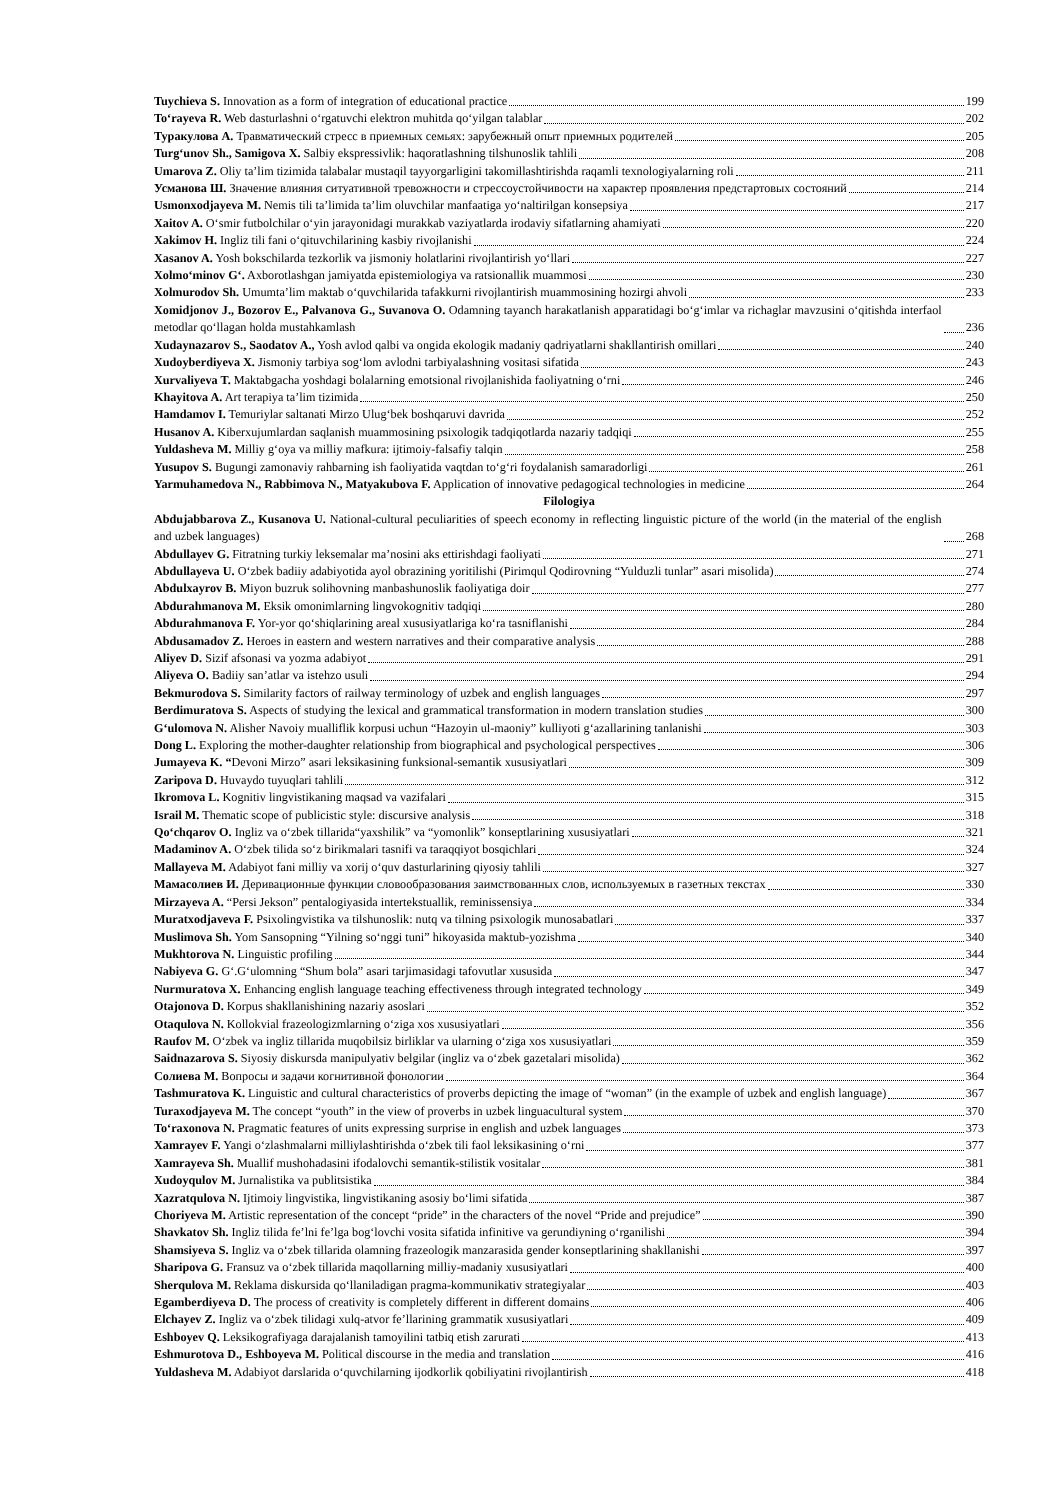Tuychieva S. Innovation as a form of integration of educational practice 199
To‘rayeva R. Web dasturlashni o‘rgatuvchi elektron muhitda qo‘yilgan talablar 202
Туракулова А. Травматический стресс в приемных семьях: зарубежный опыт приемных родителей 205
Turg‘unov Sh., Samigova X. Salbiy ekspressivlik: haqoratlashning tilshunoslik tahlili 208
Umarova Z. Oliy ta’lim tizimida talabalar mustaqil tayyorgarligini takomillashtirishda raqamli texnologiyalarning roli 211
Усманова Ш. Значение влияния ситуативной тревожности и стрессоустойчивости на характер проявления предстартовых состояний 214
Usmonxodjayeva M. Nemis tili ta’limida ta’lim oluvchilar manfaatiga yo‘naltirilgan konsepsiya 217
Xaitov A. O‘smir futbolchilar o‘yin jarayonidagi murakkab vaziyatlarda irodaviy sifatlarning ahamiyati 220
Xakimov H. Ingliz tili fani o‘qituvchilarining kasbiy rivojlanishi 224
Xasanov A. Yosh bokschilarda tezkorlik va jismoniy holatlarini rivojlantirish yo‘llari 227
Xolmo‘minov G‘. Axborotlashgan jamiyatda epistemiologiya va ratsionallik muammosi 230
Xolmurodov Sh. Umumta’lim maktab o‘quvchilarida tafakkurni rivojlantirish muammosining hozirgi ahvoli 233
Xomidjonov J., Bozorov E., Palvanova G., Suvanova O. Odamning tayanch harakatlanish apparatidagi bo‘g‘imlar va richaglar mavzusini o‘qitishda interfaol metodlar qo‘llagan holda mustahkamlash 236
Xudaynazarov S., Saodatov A., Yosh avlod qalbi va ongida ekologik madaniy qadriyatlarni shakllantirish omillari 240
Xudoyberdiyeva X. Jismoniy tarbiya sog‘lom avlodni tarbiyalashning vositasi sifatida 243
Xurvaliyeva T. Maktabgacha yoshdagi bolalarning emotsional rivojlanishida faoliyatning o‘rni 246
Khayitova A. Art terapiya ta’lim tizimida 250
Hamdamov I. Temuriylar saltanati Mirzo Ulug‘bek boshqaruvi davrida 252
Husanov A. Kiberxujumlardan saqlanish muammosining psixologik tadqiqotlarda nazariy tadqiqi 255
Yuldasheva M. Milliy g‘oya va milliy mafkura: ijtimoiy-falsafiy talqin 258
Yusupov S. Bugungi zamonaviy rahbarning ish faoliyatida vaqtdan to‘g‘ri foydalanish samaradorligi 261
Yarmuhamedova N., Rabbimova N., Matyakubova F. Application of innovative pedagogical technologies in medicine 264
Filologiya
Abdujabbarova Z., Kusanova U. National-cultural peculiarities of speech economy in reflecting linguistic picture of the world (in the material of the english and uzbek languages) 268
Abdullayev G. Fitratning turkiy leksemalar ma’nosini aks ettirishdagi faoliyati 271
Abdullayeva U. O‘zbek badiiy adabiyotida ayol obrazining yoritilishi (Pirimqul Qodirovning “Yulduzli tunlar” asari misolida) 274
Abdulxayrov B. Miyon buzruk solihovning manbashunoslik faoliyatiga doir 277
Abdurahmanova M. Eksik omonimlarning lingvokognitiv tadqiqi 280
Abdurahmanova F. Yor-yor qo‘shiqlarining areal xususiyatlariga ko‘ra tasniflanishi 284
Abdusamadov Z. Heroes in eastern and western narratives and their comparative analysis 288
Aliyev D. Sizif afsonasi va yozma adabiyot 291
Aliyeva O. Badiiy san’atlar va istehzo usuli 294
Bekmurodova S. Similarity factors of railway terminology of uzbek and english languages 297
Berdimuratova S. Aspects of studying the lexical and grammatical transformation in modern translation studies 300
G‘ulomova N. Alisher Navoiy mualliflik korpusi uchun “Hazoyin ul-maoniy” kulliyoti g‘azallarining tanlanishi 303
Dong L. Exploring the mother-daughter relationship from biographical and psychological perspectives 306
Jumayeva K. “Devoni Mirzo” asari leksikasining funksional-semantik xususiyatlari 309
Zaripova D. Huvaydo tuyuqlari tahlili 312
Ikromova L. Kognitiv lingvistikaning maqsad va vazifalari 315
Israil M. Thematic scope of publicistic style: discursive analysis 318
Qo‘chqarov O. Ingliz va o‘zbek tillarida“yaxshilik” va “yomonlik” konseptlarining xususiyatlari 321
Madaminov A. O‘zbek tilida so‘z birikmalari tasnifi va taraqqiyot bosqichlari 324
Mallayeva M. Adabiyot fani milliy va xorij o‘quv dasturlarining qiyosiy tahlili 327
Мамасолиев И. Деривационные функции словообразования заимствованных слов, используемых в газетных текстах 330
Mirzayeva A. “Persi Jekson” pentalogiyasida intertekstuallik, reminissensiya 334
Muratxodjaveva F. Psixolingvistika va tilshunoslik: nutq va tilning psixologik munosabatlari 337
Muslimova Sh. Yom Sansopning “Yilning so‘nggi tuni” hikoyasida maktub-yozishma 340
Mukhtorova N. Linguistic profiling 344
Nabiyeva G. G‘.G‘ulomning “Shum bola” asari tarjimasidagi tafovutlar xususida 347
Nurmuratova X. Enhancing english language teaching effectiveness through integrated technology 349
Otajonova D. Korpus shakllanishining nazariy asoslari 352
Otaqulova N. Kollokvial frazeologizmlarning o‘ziga xos xususiyatlari 356
Raufov M. O‘zbek va ingliz tillarida muqobilsiz birliklar va ularning o‘ziga xos xususiyatlari 359
Saidnazarova S. Siyosiy diskursda manipulyativ belgilar (ingliz va o‘zbek gazetalari misolida) 362
Солиева М. Вопросы и задачи когнитивной фонологии 364
Tashmuratova K. Linguistic and cultural characteristics of proverbs depicting the image of “woman” (in the example of uzbek and english language) 367
Turaxodjayeva M. The concept “youth” in the view of proverbs in uzbek linguacultural system 370
To‘raxonova N. Pragmatic features of units expressing surprise in english and uzbek languages 373
Xamrayev F. Yangi o‘zlashmalarni milliylashtirishda o‘zbek tili faol leksikasining o‘rni 377
Xamrayeva Sh. Muallif mushohadasini ifodalovchi semantik-stilistik vositalar 381
Xudoyqulov M. Jurnalistika va publitsistika 384
Xazratqulova N. Ijtimoiy lingvistika, lingvistikaning asosiy bo‘limi sifatida 387
Choriyeva M. Artistic representation of the concept “pride” in the characters of the novel “Pride and prejudice” 390
Shavkatov Sh. Ingliz tilida fe’lni fe’lga bog‘lovchi vosita sifatida infinitive va gerundiyning o‘rganilishi 394
Shamsiyeva S. Ingliz va o‘zbek tillarida olamning frazeologik manzarasida gender konseptlarining shakllanishi 397
Sharipova G. Fransuz va o‘zbek tillarida maqollarning milliy-madaniy xususiyatlari 400
Sherqulova M. Reklama diskursida qo‘llaniladigan pragma-kommunikativ strategiyalar 403
Egamberdiyeva D. The process of creativity is completely different in different domains 406
Elchayev Z. Ingliz va o‘zbek tilidagi xulq-atvor fe’llarining grammatik xususiyatlari 409
Eshboyev Q. Leksikografiyaga darajalanish tamoyilini tatbiq etish zarurati 413
Eshmurotova D., Eshboyeva M. Political discourse in the media and translation 416
Yuldasheva M. Adabiyot darslarida o‘quvchilarning ijodkorlik qobiliyatini rivojlantirish 418